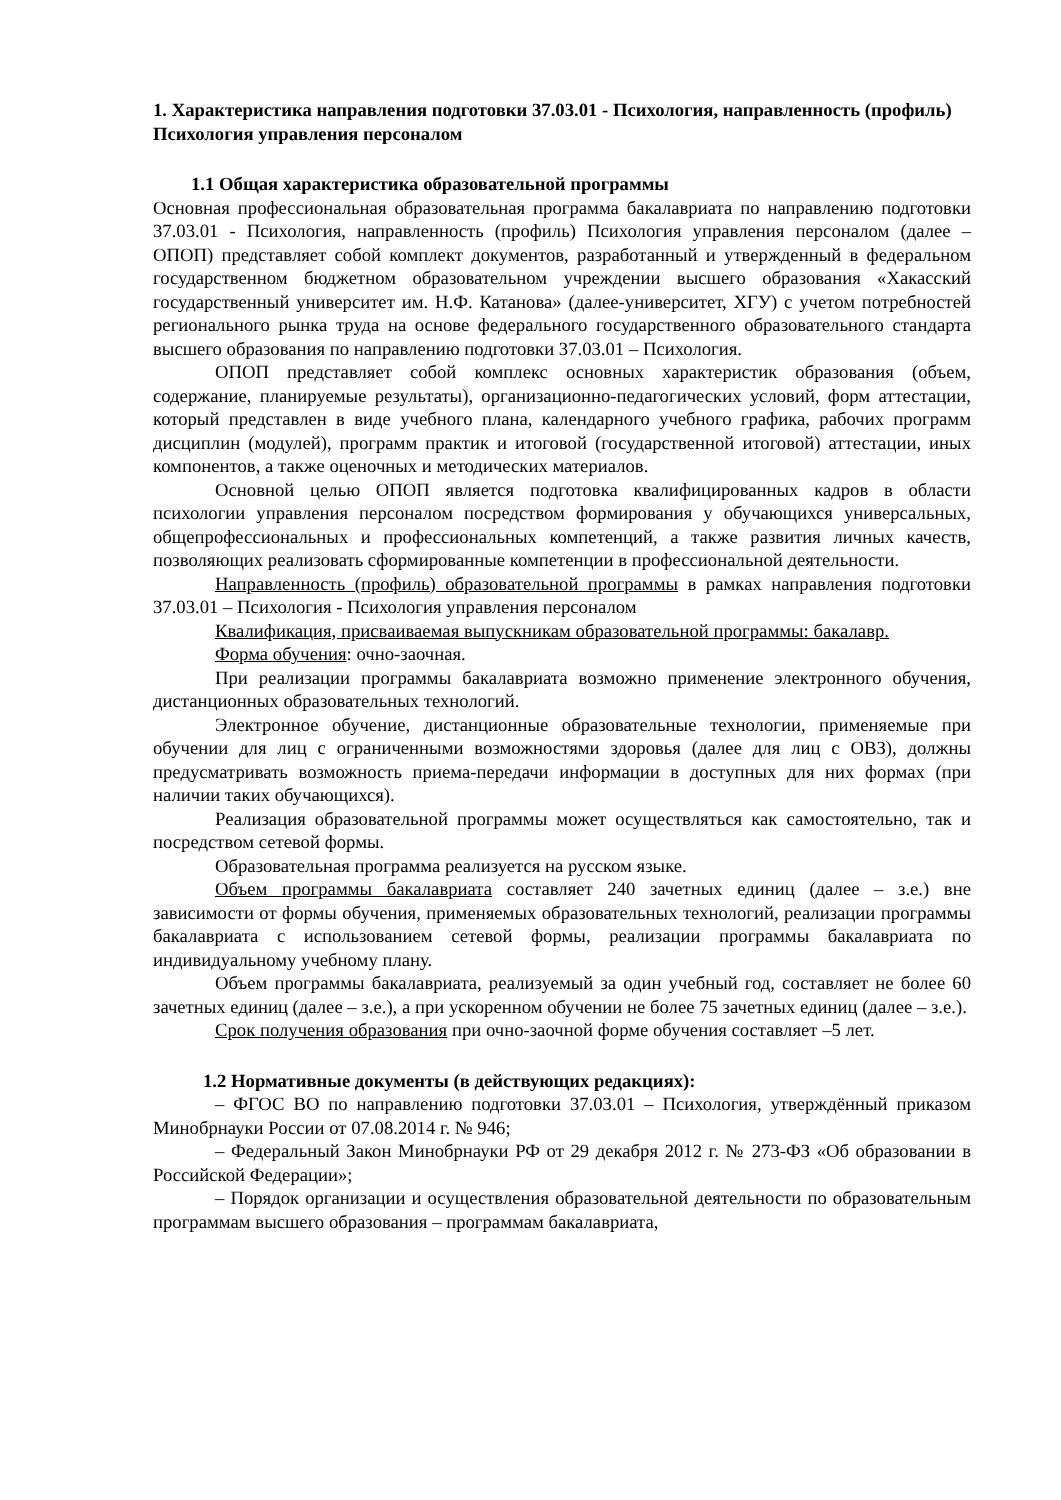1. Характеристика направления подготовки 37.03.01 - Психология, направленность (профиль) Психология управления персоналом
1.1 Общая характеристика образовательной программы
Основная профессиональная образовательная программа бакалавриата по направлению подготовки 37.03.01 - Психология, направленность (профиль) Психология управления персоналом (далее – ОПОП) представляет собой комплект документов, разработанный и утвержденный в федеральном государственном бюджетном образовательном учреждении высшего образования «Хакасский государственный университет им. Н.Ф. Катанова» (далее-университет, ХГУ) с учетом потребностей регионального рынка труда на основе федерального государственного образовательного стандарта высшего образования по направлению подготовки 37.03.01 – Психология.
ОПОП представляет собой комплекс основных характеристик образования (объем, содержание, планируемые результаты), организационно-педагогических условий, форм аттестации, который представлен в виде учебного плана, календарного учебного графика, рабочих программ дисциплин (модулей), программ практик и итоговой (государственной итоговой) аттестации, иных компонентов, а также оценочных и методических материалов.
Основной целью ОПОП является подготовка квалифицированных кадров в области психологии управления персоналом посредством формирования у обучающихся универсальных, общепрофессиональных и профессиональных компетенций, а также развития личных качеств, позволяющих реализовать сформированные компетенции в профессиональной деятельности.
Направленность (профиль) образовательной программы в рамках направления подготовки 37.03.01 – Психология - Психология управления персоналом
Квалификация, присваиваемая выпускникам образовательной программы: бакалавр.
Форма обучения: очно-заочная.
При реализации программы бакалавриата возможно применение электронного обучения, дистанционных образовательных технологий.
Электронное обучение, дистанционные образовательные технологии, применяемые при обучении для лиц с ограниченными возможностями здоровья (далее для лиц с ОВЗ), должны предусматривать возможность приема-передачи информации в доступных для них формах (при наличии таких обучающихся).
Реализация образовательной программы может осуществляться как самостоятельно, так и посредством сетевой формы.
Образовательная программа реализуется на русском языке.
Объем программы бакалавриата составляет 240 зачетных единиц (далее – з.е.) вне зависимости от формы обучения, применяемых образовательных технологий, реализации программы бакалавриата с использованием сетевой формы, реализации программы бакалавриата по индивидуальному учебному плану.
Объем программы бакалавриата, реализуемый за один учебный год, составляет не более 60 зачетных единиц (далее – з.е.), а при ускоренном обучении не более 75 зачетных единиц (далее – з.е.).
Срок получения образования при очно-заочной форме обучения составляет –5 лет.
1.2 Нормативные документы (в действующих редакциях):
– ФГОС ВО по направлению подготовки 37.03.01 – Психология, утверждённый приказом Минобрнауки России от 07.08.2014 г. № 946;
– Федеральный Закон Минобрнауки РФ от 29 декабря 2012 г. № 273-ФЗ «Об образовании в Российской Федерации»;
– Порядок организации и осуществления образовательной деятельности по образовательным программам высшего образования – программам бакалавриата,